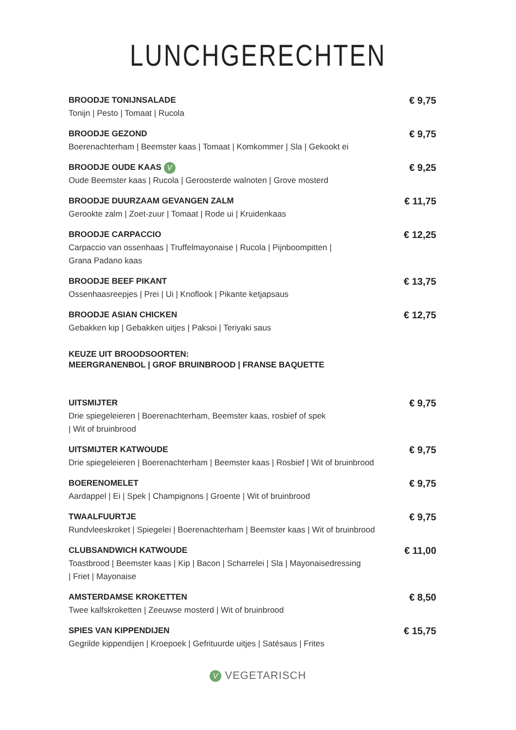LUNCHGERECHTEN
BROODJE TONIJNSALADE
Tonijn | Pesto | Tomaat | Rucola
€ 9,75
BROODJE GEZOND
Boerenachterham | Beemster kaas | Tomaat | Komkommer | Sla | Gekookt ei
€ 9,75
BROODJE OUDE KAAS V
Oude Beemster kaas | Rucola | Geroosterde walnoten | Grove mosterd
€ 9,25
BROODJE DUURZAAM GEVANGEN ZALM
Gerookte zalm | Zoet-zuur | Tomaat | Rode ui | Kruidenkaas
€ 11,75
BROODJE CARPACCIO
Carpaccio van ossenhaas | Truffelmayonaise | Rucola | Pijnboompitten |
Grana Padano kaas
€ 12,25
BROODJE BEEF PIKANT
Ossenhaasreepjes | Prei | Ui | Knoflook | Pikante ketjapsaus
€ 13,75
BROODJE ASIAN CHICKEN
Gebakken kip | Gebakken uitjes | Paksoi | Teriyaki saus
€ 12,75
KEUZE UIT BROODSOORTEN:
MEERGRANENBOL | GROF BRUINBROOD | FRANSE BAQUETTE
UITSMIJTER
Drie spiegeleieren | Boerenachterham, Beemster kaas, rosbief of spek
| Wit of bruinbrood
€ 9,75
UITSMIJTER KATWOUDE
Drie spiegeleieren | Boerenachterham | Beemster kaas | Rosbief | Wit of bruinbrood
€ 9,75
BOERENOMELET
Aardappel | Ei | Spek | Champignons | Groente | Wit of bruinbrood
€ 9,75
TWAALFUURTJE
Rundvleeskroket | Spiegelei | Boerenachterham | Beemster kaas | Wit of bruinbrood
€ 9,75
CLUBSANDWICH KATWOUDE
Toastbrood | Beemster kaas | Kip | Bacon | Scharrelei | Sla | Mayonaisedressing
| Friet | Mayonaise
€ 11,00
AMSTERDAMSE KROKETTEN
Twee kalfskroketten | Zeeuwse mosterd | Wit of bruinbrood
€ 8,50
SPIES VAN KIPPENDIJEN
Gegrilde kippendijen | Kroepoek | Gefrituurde uitjes | Satésaus | Frites
€ 15,75
V VEGETARISCH